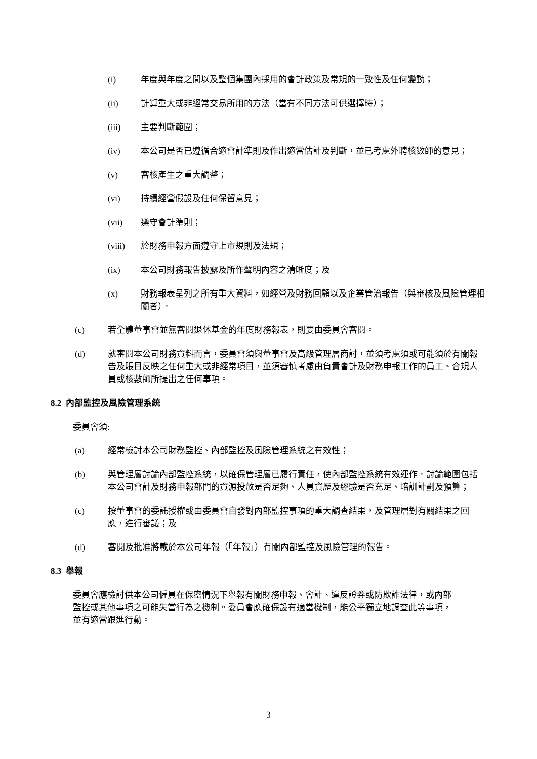(i) 年度與年度之間以及整個集團內採用的會計政策及常規的一致性及任何變動；
(ii) 計算重大或非經常交易所用的方法（當有不同方法可供選擇時）；
(iii) 主要判斷範圍；
(iv) 本公司是否已遵循合適會計準則及作出適當估計及判斷，並已考慮外聘核數師的意見；
(v) 審核產生之重大調整；
(vi) 持續經營假設及任何保留意見；
(vii) 遵守會計準則；
(viii) 於財務申報方面遵守上市規則及法規；
(ix) 本公司財務報告披露及所作聲明內容之清晰度；及
(x) 財務報表呈列之所有重大資料，如經營及財務回顧以及企業管治報告（與審核及風險管理相關者）。
(c) 若全體董事會並無審閱退休基金的年度財務報表，則要由委員會審閱。
(d) 就審閱本公司財務資料而言，委員會須與董事會及高級管理層商討，並須考慮須或可能須於有關報告及賬目反映之任何重大或非經常項目，並須審慎考慮由負責會計及財務申報工作的員工、合規人員或核數師所提出之任何事項。
8.2 內部監控及風險管理系統
委員會須:
(a) 經常檢討本公司財務監控、內部監控及風險管理系統之有效性；
(b) 與管理層討論內部監控系統，以確保管理層已履行責任，使內部監控系統有效運作。討論範圍包括本公司會計及財務申報部門的資源投放是否足夠、人員資歷及經驗是否充足、培訓計劃及預算；
(c) 按董事會的委託授權或由委員會自發對內部監控事項的重大調查結果，及管理層對有關結果之回應，進行審議；及
(d) 審閱及批准將載於本公司年報（「年報」）有關內部監控及風險管理的報告。
8.3 舉報
委員會應檢討供本公司僱員在保密情況下舉報有關財務申報、會計、違反證券或防欺詐法律，或內部監控或其他事項之可能失當行為之機制。委員會應確保設有適當機制，能公平獨立地調查此等事項，並有適當跟進行動。
3